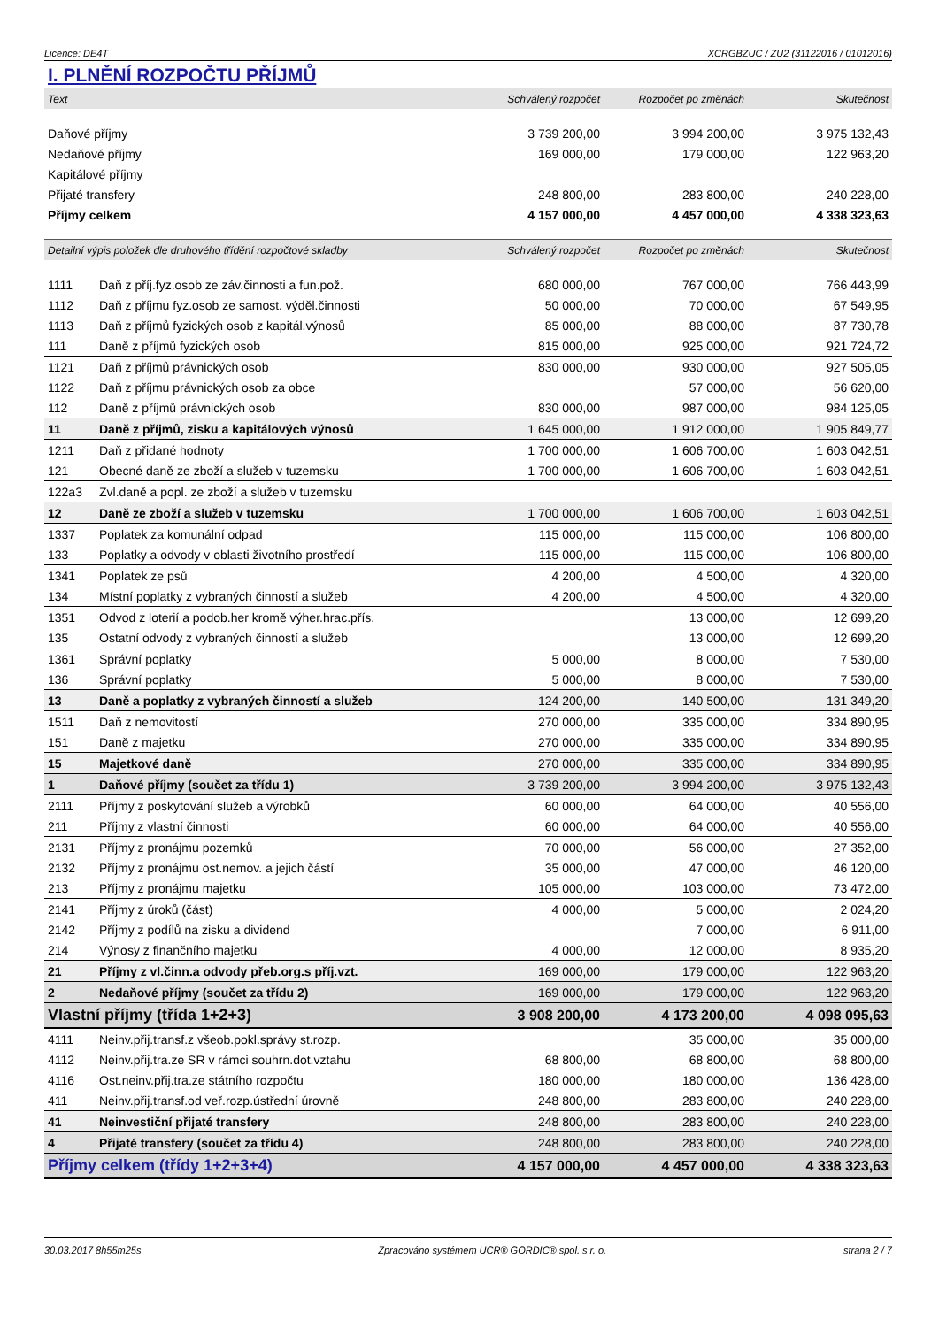Licence: DE4T XCRGBZUC / ZU2 (31122016 / 01012016)
I. PLNĚNÍ ROZPOČTU PŘÍJMŮ
| Text | Schválený rozpočet | Rozpočet po změnách | Skutečnost |
| --- | --- | --- | --- |
| Daňové příjmy | 3 739 200,00 | 3 994 200,00 | 3 975 132,43 |
| Nedaňové příjmy | 169 000,00 | 179 000,00 | 122 963,20 |
| Kapitálové příjmy | | | |
| Přijaté transfery | 248 800,00 | 283 800,00 | 240 228,00 |
| Příjmy celkem | 4 157 000,00 | 4 457 000,00 | 4 338 323,63 |
| Detailní výpis položek dle druhového třídění rozpočtové skladby | | Schválený rozpočet | Rozpočet po změnách | Skutečnost |
| --- | --- | --- | --- | --- |
| 1111 | Daň z příj.fyz.osob ze záv.činnosti a fun.pož. | 680 000,00 | 767 000,00 | 766 443,99 |
| 1112 | Daň z příjmu fyz.osob ze samost. výděl.činnosti | 50 000,00 | 70 000,00 | 67 549,95 |
| 1113 | Daň z příjmů fyzických osob z kapitál.výnosů | 85 000,00 | 88 000,00 | 87 730,78 |
| 111 | Daně z příjmů fyzických osob | 815 000,00 | 925 000,00 | 921 724,72 |
| 1121 | Daň z příjmů právnických osob | 830 000,00 | 930 000,00 | 927 505,05 |
| 1122 | Daň z příjmu právnických osob za obce | | 57 000,00 | 56 620,00 |
| 112 | Daně z příjmů právnických osob | 830 000,00 | 987 000,00 | 984 125,05 |
| 11 | Daně z příjmů, zisku a kapitálových výnosů | 1 645 000,00 | 1 912 000,00 | 1 905 849,77 |
| 1211 | Daň z přidané hodnoty | 1 700 000,00 | 1 606 700,00 | 1 603 042,51 |
| 121 | Obecné daně ze zboží a služeb v tuzemsku | 1 700 000,00 | 1 606 700,00 | 1 603 042,51 |
| 122a3 | Zvl.daně a popl. ze zboží a služeb v tuzemsku | | | |
| 12 | Daně ze zboží a služeb v tuzemsku | 1 700 000,00 | 1 606 700,00 | 1 603 042,51 |
| 1337 | Poplatek za komunální odpad | 115 000,00 | 115 000,00 | 106 800,00 |
| 133 | Poplatky a odvody v oblasti životního prostředí | 115 000,00 | 115 000,00 | 106 800,00 |
| 1341 | Poplatek ze psů | 4 200,00 | 4 500,00 | 4 320,00 |
| 134 | Místní poplatky z vybraných činností a služeb | 4 200,00 | 4 500,00 | 4 320,00 |
| 1351 | Odvod z loterií a podob.her kromě výher.hrac.přís. | | 13 000,00 | 12 699,20 |
| 135 | Ostatní odvody z vybraných činností a služeb | | 13 000,00 | 12 699,20 |
| 1361 | Správní poplatky | 5 000,00 | 8 000,00 | 7 530,00 |
| 136 | Správní poplatky | 5 000,00 | 8 000,00 | 7 530,00 |
| 13 | Daně a poplatky z vybraných činností a služeb | 124 200,00 | 140 500,00 | 131 349,20 |
| 1511 | Daň z nemovitostí | 270 000,00 | 335 000,00 | 334 890,95 |
| 151 | Daně z majetku | 270 000,00 | 335 000,00 | 334 890,95 |
| 15 | Majetkové daně | 270 000,00 | 335 000,00 | 334 890,95 |
| 1 | Daňové příjmy (součet za třídu 1) | 3 739 200,00 | 3 994 200,00 | 3 975 132,43 |
| 2111 | Příjmy z poskytování služeb a výrobků | 60 000,00 | 64 000,00 | 40 556,00 |
| 211 | Příjmy z vlastní činnosti | 60 000,00 | 64 000,00 | 40 556,00 |
| 2131 | Příjmy z pronájmu pozemků | 70 000,00 | 56 000,00 | 27 352,00 |
| 2132 | Příjmy z pronájmu ost.nemov. a jejich částí | 35 000,00 | 47 000,00 | 46 120,00 |
| 213 | Příjmy z pronájmu majetku | 105 000,00 | 103 000,00 | 73 472,00 |
| 2141 | Příjmy z úroků (část) | 4 000,00 | 5 000,00 | 2 024,20 |
| 2142 | Příjmy z podílů na zisku a dividend | | 7 000,00 | 6 911,00 |
| 214 | Výnosy z finančního majetku | 4 000,00 | 12 000,00 | 8 935,20 |
| 21 | Příjmy z vl.činn.a odvody přeb.org.s příj.vzt. | 169 000,00 | 179 000,00 | 122 963,20 |
| 2 | Nedaňové příjmy (součet za třídu 2) | 169 000,00 | 179 000,00 | 122 963,20 |
| Vlastní příjmy (třída 1+2+3) | | 3 908 200,00 | 4 173 200,00 | 4 098 095,63 |
| 4111 | Neinv.přij.transf.z všeob.pokl.správy st.rozp. | | 35 000,00 | 35 000,00 |
| 4112 | Neinv.přij.tra.ze SR v rámci souhrn.dot.vztahu | 68 800,00 | 68 800,00 | 68 800,00 |
| 4116 | Ost.neinv.přij.tra.ze státního rozpočtu | 180 000,00 | 180 000,00 | 136 428,00 |
| 411 | Neinv.přij.transf.od veř.rozp.ústřední úrovně | 248 800,00 | 283 800,00 | 240 228,00 |
| 41 | Neinvestiční přijaté transfery | 248 800,00 | 283 800,00 | 240 228,00 |
| 4 | Přijaté transfery (součet za třídu 4) | 248 800,00 | 283 800,00 | 240 228,00 |
| Příjmy celkem (třídy 1+2+3+4) | | 4 157 000,00 | 4 457 000,00 | 4 338 323,63 |
30.03.2017 8h55m25s Zpracováno systémem UCR® GORDIC® spol. s r. o. strana 2 / 7